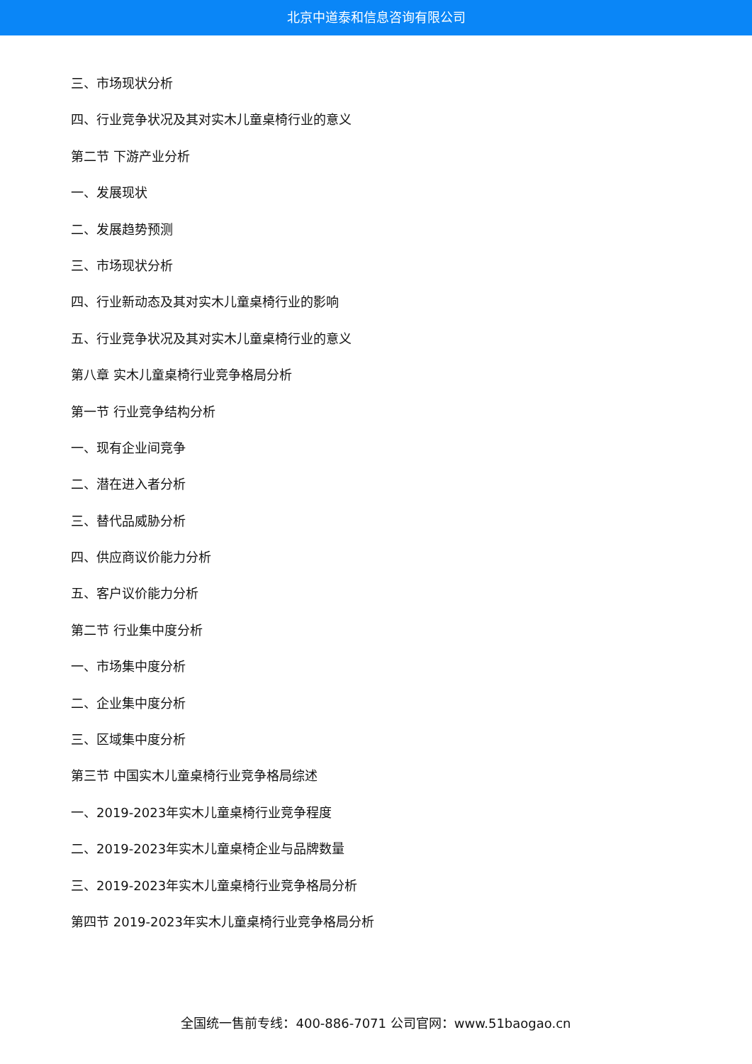北京中道泰和信息咨询有限公司
三、市场现状分析
四、行业竞争状况及其对实木儿童桌椅行业的意义
第二节 下游产业分析
一、发展现状
二、发展趋势预测
三、市场现状分析
四、行业新动态及其对实木儿童桌椅行业的影响
五、行业竞争状况及其对实木儿童桌椅行业的意义
第八章 实木儿童桌椅行业竞争格局分析
第一节 行业竞争结构分析
一、现有企业间竞争
二、潜在进入者分析
三、替代品威胁分析
四、供应商议价能力分析
五、客户议价能力分析
第二节 行业集中度分析
一、市场集中度分析
二、企业集中度分析
三、区域集中度分析
第三节 中国实木儿童桌椅行业竞争格局综述
一、2019-2023年实木儿童桌椅行业竞争程度
二、2019-2023年实木儿童桌椅企业与品牌数量
三、2019-2023年实木儿童桌椅行业竞争格局分析
第四节 2019-2023年实木儿童桌椅行业竞争格局分析
全国统一售前专线：400-886-7071 公司官网：www.51baogao.cn